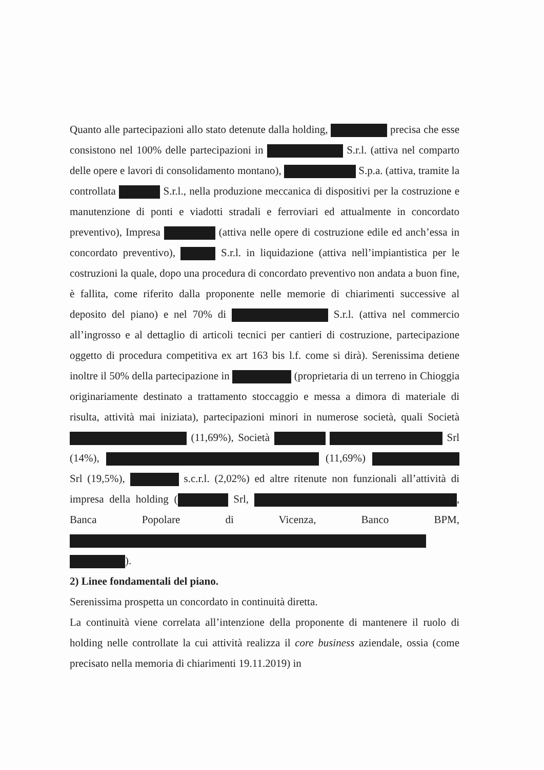Quanto alle partecipazioni allo stato detenute dalla holding, precisa che esse consistono nel 100% delle partecipazioni in S.r.l. (attiva nel comparto delle opere e lavori di consolidamento montano), S.p.a. (attiva, tramite la controllata S.r.l., nella produzione meccanica di dispositivi per la costruzione e manutenzione di ponti e viadotti stradali e ferroviari ed attualmente in concordato preventivo), Impresa (attiva nelle opere di costruzione edile ed anch’essa in concordato preventivo), S.r.l. in liquidazione (attiva nell’impiantistica per le costruzioni la quale, dopo una procedura di concordato preventivo non andata a buon fine, è fallita, come riferito dalla proponente nelle memorie di chiarimenti successive al deposito del piano) e nel 70% di S.r.l. (attiva nel commercio all’ingrosso e al dettaglio di articoli tecnici per cantieri di costruzione, partecipazione oggetto di procedura competitiva ex art 163 bis l.f. come si dirà). Serenissima detiene inoltre il 50% della partecipazione in (proprietaria di un terreno in Chioggia originariamente destinato a trattamento stoccaggio e messa a dimora di materiale di risulta, attività mai iniziata), partecipazioni minori in numerose società, quali Società (11,69%), Società Srl (14%), (11,69%) Srl (19,5%), s.c.r.l. (2,02%) ed altre ritenute non funzionali all’attività di impresa della holding ( Srl, , Banca Popolare di Vicenza, Banco BPM, ).
2) Linee fondamentali del piano.
Serenissima prospetta un concordato in continuità diretta.
La continuità viene correlata all’intenzione della proponente di mantenere il ruolo di holding nelle controllate la cui attività realizza il core business aziendale, ossia (come precisato nella memoria di chiarimenti 19.11.2019) in